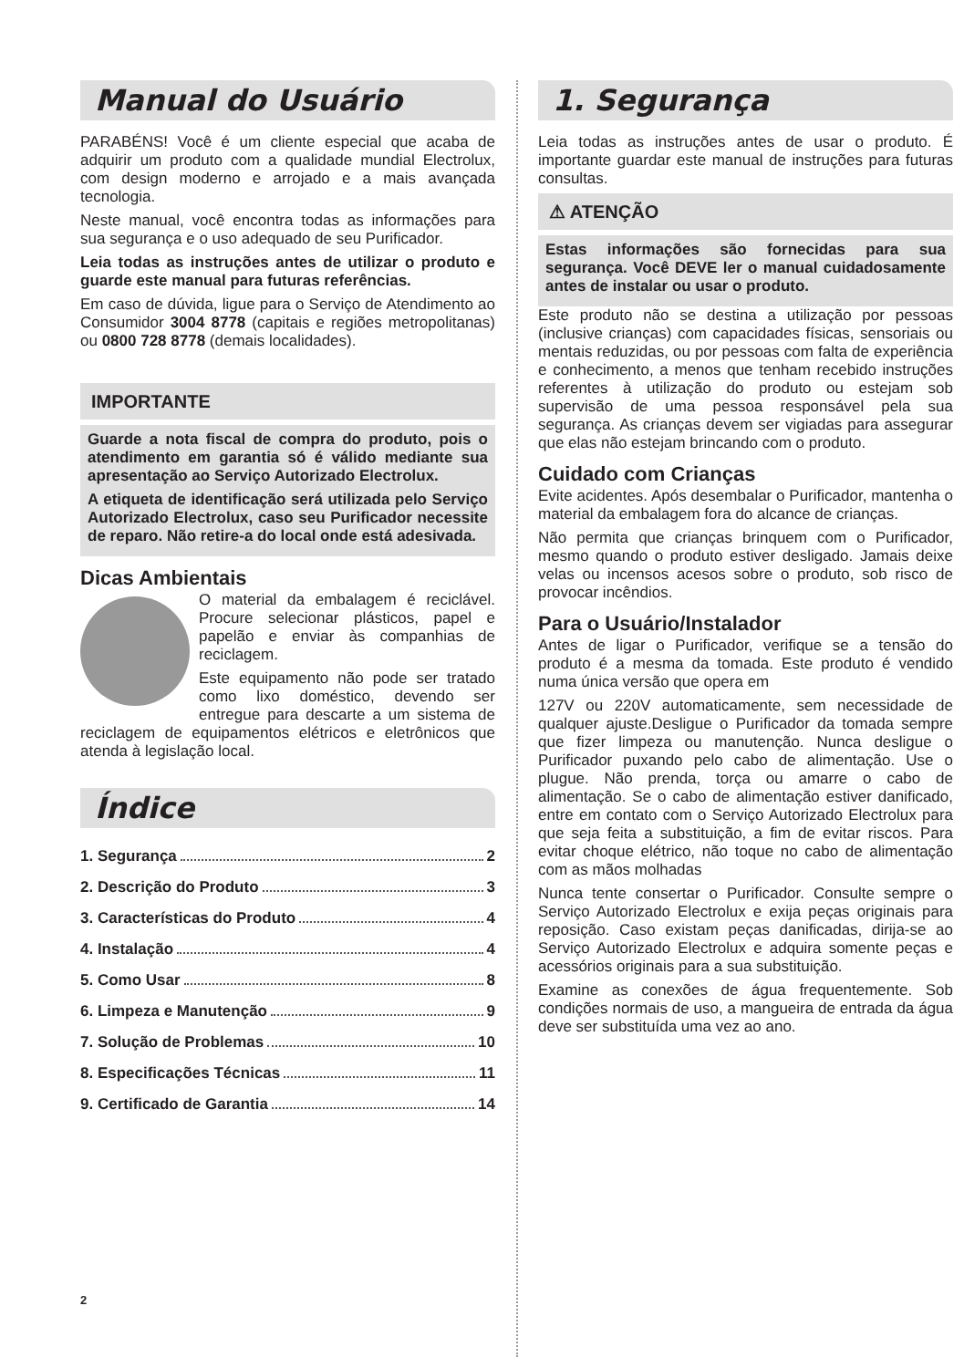Manual do Usuário
PARABÉNS! Você é um cliente especial que acaba de adquirir um produto com a qualidade mundial Electrolux, com design moderno e arrojado e a mais avançada tecnologia.
Neste manual, você encontra todas as informações para sua segurança e o uso adequado de seu Purificador.
Leia todas as instruções antes de utilizar o produto e guarde este manual para futuras referências.
Em caso de dúvida, ligue para o Serviço de Atendimento ao Consumidor 3004 8778 (capitais e regiões metropolitanas) ou 0800 728 8778 (demais localidades).
IMPORTANTE
Guarde a nota fiscal de compra do produto, pois o atendimento em garantia só é válido mediante sua apresentação ao Serviço Autorizado Electrolux.
A etiqueta de identificação será utilizada pelo Serviço Autorizado Electrolux, caso seu Purificador necessite de reparo. Não retire-a do local onde está adesivada.
Dicas Ambientais
O material da embalagem é reciclável. Procure selecionar plásticos, papel e papelão e enviar às companhias de reciclagem.
Este equipamento não pode ser tratado como lixo doméstico, devendo ser entregue para descarte a um sistema de reciclagem de equipamentos elétricos e eletrônicos que atenda à legislação local.
Índice
1. Segurança 2
2. Descrição do Produto 3
3. Características do Produto 4
4. Instalação 4
5. Como Usar 8
6. Limpeza e Manutenção 9
7. Solução de Problemas 10
8. Especificações Técnicas 11
9. Certificado de Garantia 14
1. Segurança
Leia todas as instruções antes de usar o produto. É importante guardar este manual de instruções para futuras consultas.
⚠ ATENÇÃO
Estas informações são fornecidas para sua segurança. Você DEVE ler o manual cuidadosamente antes de instalar ou usar o produto.
Este produto não se destina a utilização por pessoas (inclusive crianças) com capacidades físicas, sensoriais ou mentais reduzidas, ou por pessoas com falta de experiência e conhecimento, a menos que tenham recebido instruções referentes à utilização do produto ou estejam sob supervisão de uma pessoa responsável pela sua segurança. As crianças devem ser vigiadas para assegurar que elas não estejam brincando com o produto.
Cuidado com Crianças
Evite acidentes. Após desembalar o Purificador, mantenha o material da embalagem fora do alcance de crianças.
Não permita que crianças brinquem com o Purificador, mesmo quando o produto estiver desligado. Jamais deixe velas ou incensos acesos sobre o produto, sob risco de provocar incêndios.
Para o Usuário/Instalador
Antes de ligar o Purificador, verifique se a tensão do produto é a mesma da tomada. Este produto é vendido numa única versão que opera em
127V ou 220V automaticamente, sem necessidade de qualquer ajuste.Desligue o Purificador da tomada sempre que fizer limpeza ou manutenção. Nunca desligue o Purificador puxando pelo cabo de alimentação. Use o plugue. Não prenda, torça ou amarre o cabo de alimentação. Se o cabo de alimentação estiver danificado, entre em contato com o Serviço Autorizado Electrolux para que seja feita a substituição, a fim de evitar riscos. Para evitar choque elétrico, não toque no cabo de alimentação com as mãos molhadas
Nunca tente consertar o Purificador. Consulte sempre o Serviço Autorizado Electrolux e exija peças originais para reposição. Caso existam peças danificadas, dirija-se ao Serviço Autorizado Electrolux e adquira somente peças e acessórios originais para a sua substituição.
Examine as conexões de água frequentemente. Sob condições normais de uso, a mangueira de entrada da água deve ser substituída uma vez ao ano.
2